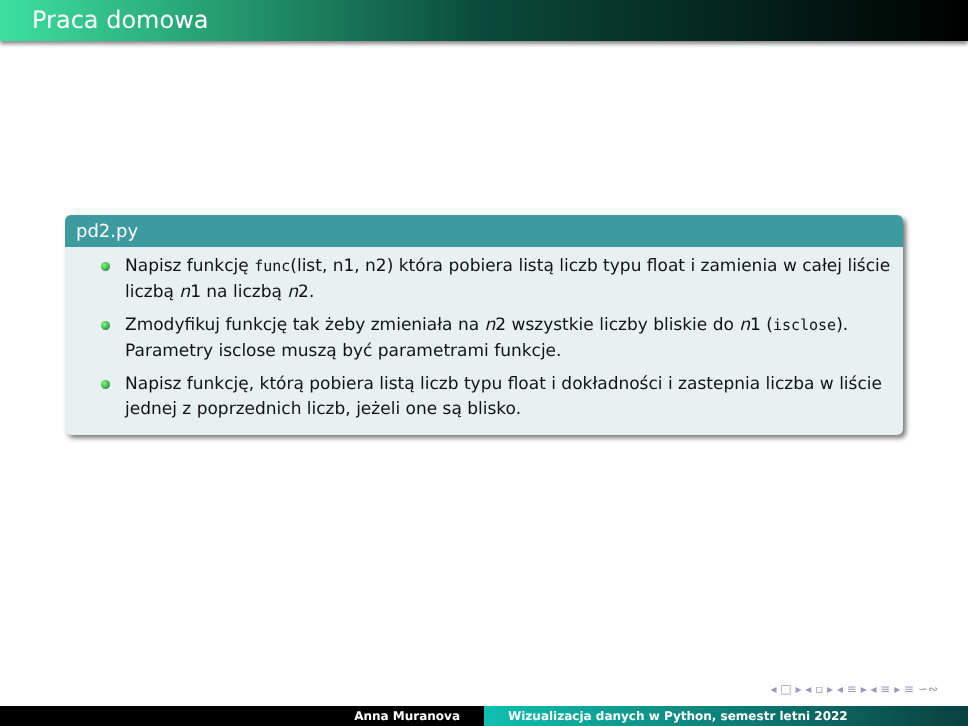Praca domowa
pd2.py
Napisz funkcję func(list, n1, n2) która pobiera listą liczb typu float i zamienia w całej liście liczbą n1 na liczbą n2.
Zmodyfikuj funkcję tak żeby zmieniała na n2 wszystkie liczby bliskie do n1 (isclose). Parametry isclose muszą być parametrami funkcje.
Napisz funkcję, którą pobiera listą liczb typu float i dokładności i zastepnia liczba w liście jednej z poprzednich liczb, jeżeli one są blisko.
◂ □ ▸ ◂ ▫ ▸ ◂ ≡ ▸ ◂ ≡ ▸ ≡ ∽∾
Anna Muranova Wizualizacja danych w Python, semestr letni 2022